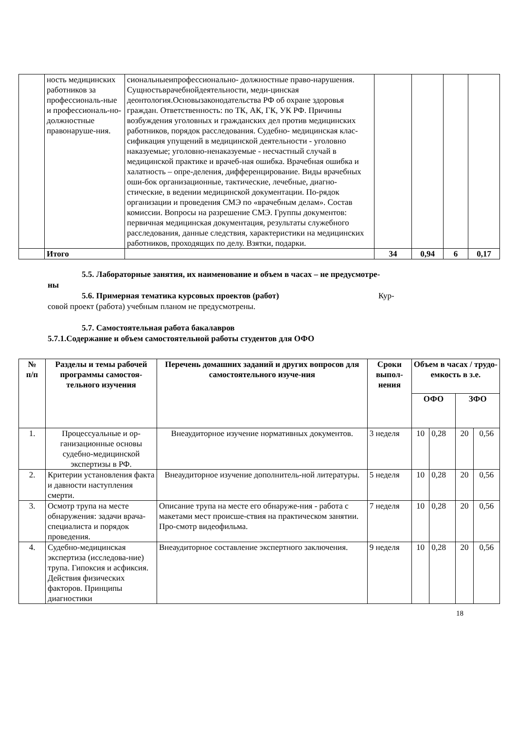| | ность медицинских работников за профессиональ-ные и профессиональ-но-должностные правонаруше-ния. | сиональныеипрофессионально- должностные право-нарушения. Сущностьврачебнойдеятельности, меди-цинская деонтология.Основызаконодательства РФ об охране здоровья граждан. Ответственность: по ТК, АК, ГК, УК РФ. Причины возбуждения уголовных и гражданских дел против медицинских работников, порядок расследования. Судебно- медицинская клас-сификация упущений в медицинской деятельности - уголовно наказуемые; уголовно-ненаказуемые - несчастный случай в медицинской практике и врачеб-ная ошибка. Врачебная ошибка и халатность – опре-деления, дифференцирование. Виды врачебных оши-бок организационные, тактические, лечебные, диагно-стические, в ведении медицинской документации. По-рядок организации и проведения СМЭ по «врачебным делам». Состав комиссии. Вопросы на разрешение СМЭ. Группы документов: первичная медицинская документация, результаты служебного расследования, данные следствия, характеристики на медицинских работников, проходящих по делу. Взятки, подарки. | | | | |
| | Итого | | 34 | 0,94 | 6 | 0,17 |
5.5. Лабораторные занятия, их наименование и объем в часах – не предусмотре-
ны
5.6. Примерная тематика курсовых проектов (работ) Кур-
совой проект (работа) учебным планом не предусмотрены.
5.7. Самостоятельная работа бакалавров
5.7.1.Содержание и объем самостоятельной работы студентов для ОФО
| № п/п | Разделы и темы рабочей программы самостоя-тельного изучения | Перечень домашних заданий и других вопросов для самостоятельного изуче-ния | Сроки выпол-нения | Объем в часах / трудо-емкость в з.е. | | | |
| --- | --- | --- | --- | --- | --- | --- | --- |
| | | | | ОФО | | ЗФО | |
| 1. | Процессуальные и ор-ганизационные основы судебно-медицинской экспертизы в РФ. | Внеаудиторное изучение нормативных документов. | 3 неделя | 10 | 0,28 | 20 | 0,56 |
| 2. | Критерии установления факта и давности наступления смерти. | Внеаудиторное изучение дополнитель-ной литературы. | 5 неделя | 10 | 0,28 | 20 | 0,56 |
| 3. | Осмотр трупа на месте обнаружения: задачи врача- специалиста и порядок проведения. | Описание трупа на месте его обнаруже-ния - работа с макетами мест происше-ствия на практическом занятии. Про-смотр видеофильма. | 7 неделя | 10 | 0,28 | 20 | 0,56 |
| 4. | Судебно-медицинская экспертиза (исследова-ние) трупа. Гипоксия и асфиксия. Действия физических факторов. Принципы диагностики | Внеаудиторное составление экспертного заключения. | 9 неделя | 10 | 0,28 | 20 | 0,56 |
18